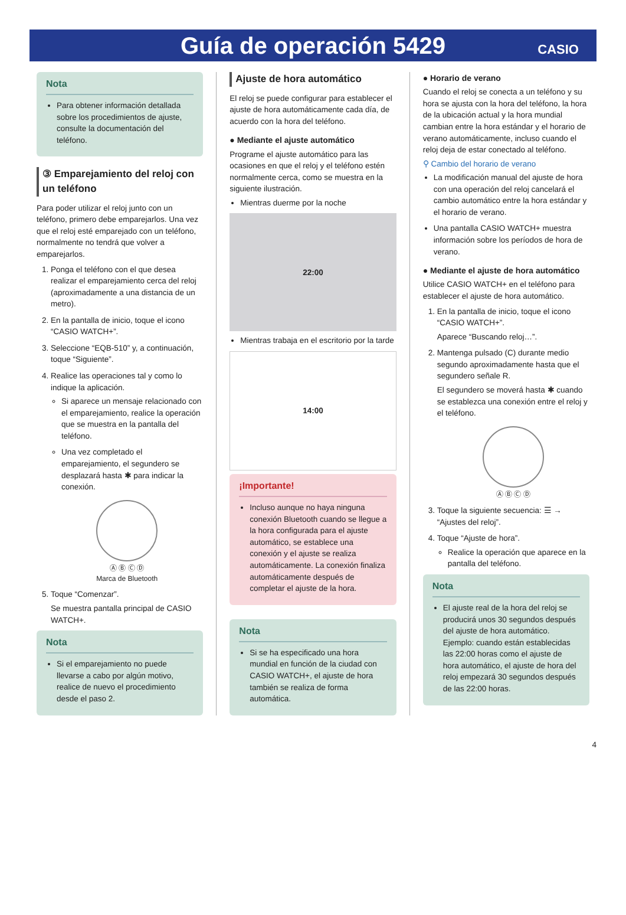Guía de operación 5429
CASIO
Nota
Para obtener información detallada sobre los procedimientos de ajuste, consulte la documentación del teléfono.
③ Emparejamiento del reloj con un teléfono
Para poder utilizar el reloj junto con un teléfono, primero debe emparejarlos. Una vez que el reloj esté emparejado con un teléfono, normalmente no tendrá que volver a emparejarlos.
1. Ponga el teléfono con el que desea realizar el emparejamiento cerca del reloj (aproximadamente a una distancia de un metro).
2. En la pantalla de inicio, toque el icono “CASIO WATCH+”.
3. Seleccione “EQB-510” y, a continuación, toque “Siguiente”.
4. Realice las operaciones tal y como lo indique la aplicación.
Si aparece un mensaje relacionado con el emparejamiento, realice la operación que se muestra en la pantalla del teléfono.
Una vez completado el emparejamiento, el segundero se desplazará hasta ✱ para indicar la conexión.
Ⓐ Ⓑ Ⓒ Ⓓ
Marca de Bluetooth
5. Toque “Comenzar”.
Se muestra pantalla principal de CASIO WATCH+.
Nota
Si el emparejamiento no puede llevarse a cabo por algún motivo, realice de nuevo el procedimiento desde el paso 2.
Ajuste de hora automático
El reloj se puede configurar para establecer el ajuste de hora automáticamente cada día, de acuerdo con la hora del teléfono.
● Mediante el ajuste automático
Programe el ajuste automático para las ocasiones en que el reloj y el teléfono estén normalmente cerca, como se muestra en la siguiente ilustración.
Mientras duerme por la noche
22:00
Mientras trabaja en el escritorio por la tarde
14:00
¡Importante!
Incluso aunque no haya ninguna conexión Bluetooth cuando se llegue a la hora configurada para el ajuste automático, se establece una conexión y el ajuste se realiza automáticamente. La conexión finaliza automáticamente después de completar el ajuste de la hora.
Nota
Si se ha especificado una hora mundial en función de la ciudad con CASIO WATCH+, el ajuste de hora también se realiza de forma automática.
● Horario de verano
Cuando el reloj se conecta a un teléfono y su hora se ajusta con la hora del teléfono, la hora de la ubicación actual y la hora mundial cambian entre la hora estándar y el horario de verano automáticamente, incluso cuando el reloj deja de estar conectado al teléfono.
⚲ Cambio del horario de verano
La modificación manual del ajuste de hora con una operación del reloj cancelará el cambio automático entre la hora estándar y el horario de verano.
Una pantalla CASIO WATCH+ muestra información sobre los períodos de hora de verano.
● Mediante el ajuste de hora automático
Utilice CASIO WATCH+ en el teléfono para establecer el ajuste de hora automático.
1. En la pantalla de inicio, toque el icono “CASIO WATCH+”.
Aparece “Buscando reloj…”.
2. Mantenga pulsado (C) durante medio segundo aproximadamente hasta que el segundero señale R.
El segundero se moverá hasta ✱ cuando se establezca una conexión entre el reloj y el teléfono.
Ⓐ Ⓑ Ⓒ Ⓓ
3. Toque la siguiente secuencia: ☰ → “Ajustes del reloj”.
4. Toque “Ajuste de hora”.
Realice la operación que aparece en la pantalla del teléfono.
Nota
El ajuste real de la hora del reloj se producirá unos 30 segundos después del ajuste de hora automático.
Ejemplo: cuando están establecidas las 22:00 horas como el ajuste de hora automático, el ajuste de hora del reloj empezará 30 segundos después de las 22:00 horas.
4